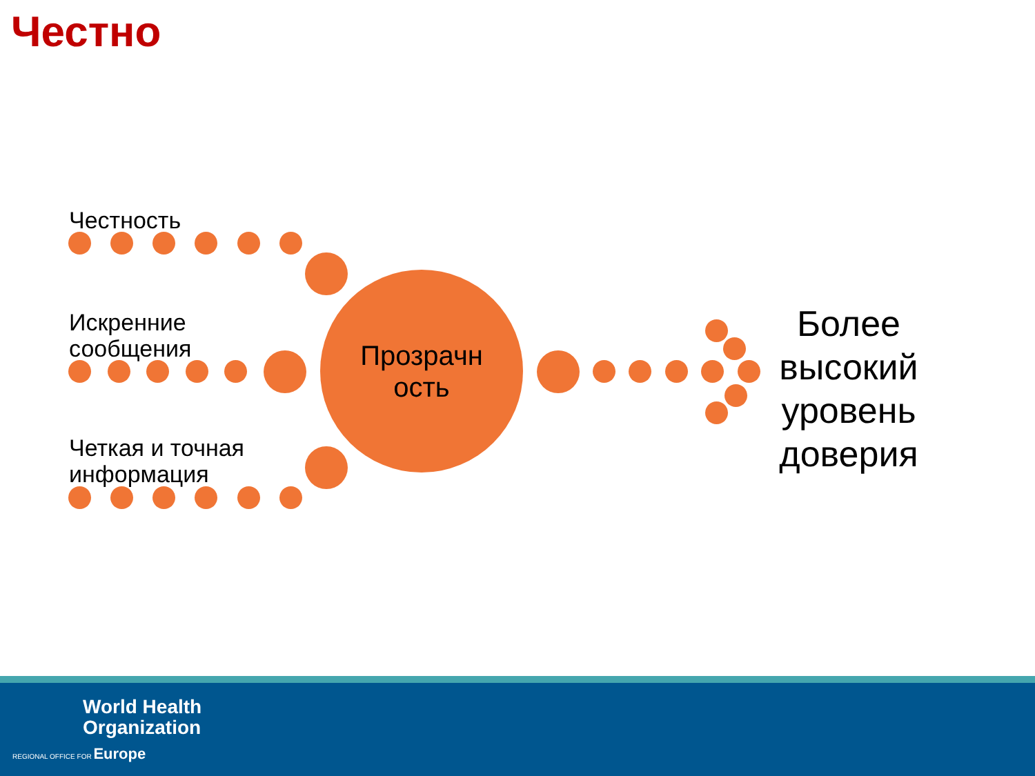Честно
Честность
Искренние
сообщения
Четкая и точная
информация
Прозрачн
ость
Более высокий уровень доверия
World Health
Organization
REGIONAL OFFICE FOR Europe